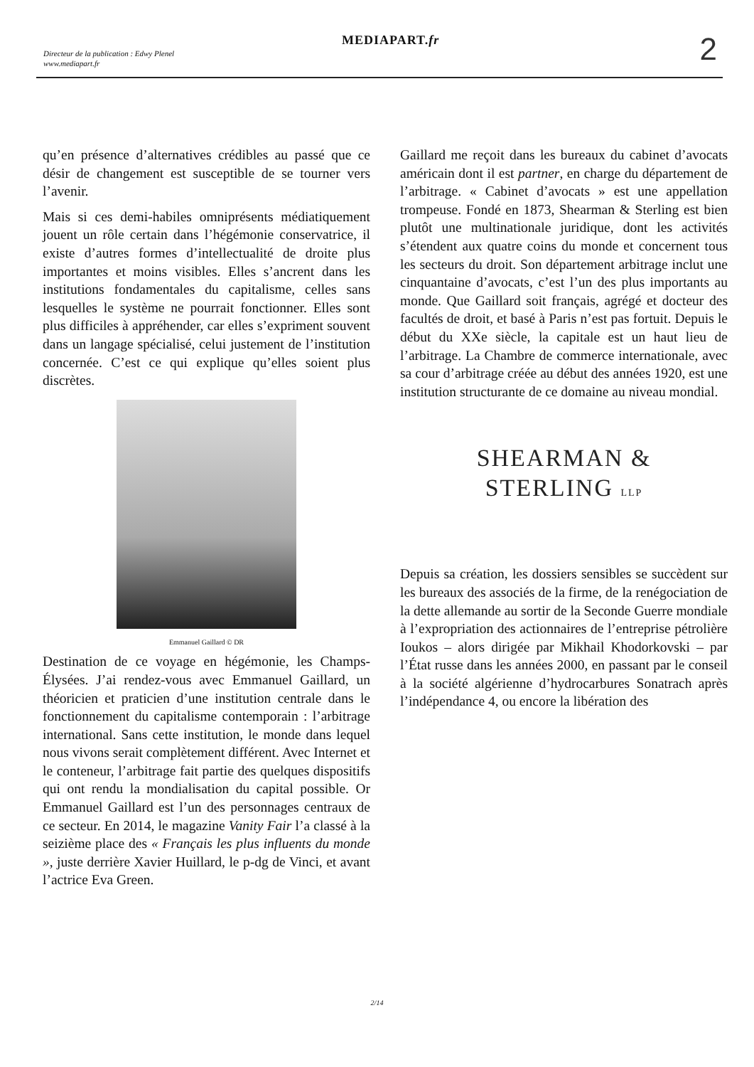MEDIAPART.fr
Directeur de la publication : Edwy Plenel
www.mediapart.fr
2
qu’en présence d’alternatives crédibles au passé que ce désir de changement est susceptible de se tourner vers l’avenir.
Mais si ces demi-habiles omniprésents médiatiquement jouent un rôle certain dans l’hégémonie conservatrice, il existe d’autres formes d’intellectualité de droite plus importantes et moins visibles. Elles s’ancrent dans les institutions fondamentales du capitalisme, celles sans lesquelles le système ne pourrait fonctionner. Elles sont plus difficiles à appréhender, car elles s’expriment souvent dans un langage spécialisé, celui justement de l’institution concernée. C’est ce qui explique qu’elles soient plus discrètes.
Emmanuel Gaillard © DR
Destination de ce voyage en hégémonie, les Champs-Élysées. J’ai rendez-vous avec Emmanuel Gaillard, un théoricien et praticien d’une institution centrale dans le fonctionnement du capitalisme contemporain : l’arbitrage international. Sans cette institution, le monde dans lequel nous vivons serait complètement différent. Avec Internet et le conteneur, l’arbitrage fait partie des quelques dispositifs qui ont rendu la mondialisation du capital possible. Or Emmanuel Gaillard est l’un des personnages centraux de ce secteur. En 2014, le magazine Vanity Fair l’a classé à la seizième place des « Français les plus influents du monde », juste derrière Xavier Huillard, le p-dg de Vinci, et avant l’actrice Eva Green.
Gaillard me reçoit dans les bureaux du cabinet d’avocats américain dont il est partner, en charge du département de l’arbitrage. « Cabinet d’avocats » est une appellation trompeuse. Fondé en 1873, Shearman & Sterling est bien plutôt une multinationale juridique, dont les activités s’étendent aux quatre coins du monde et concernent tous les secteurs du droit. Son département arbitrage inclut une cinquantaine d’avocats, c’est l’un des plus importants au monde. Que Gaillard soit français, agrégé et docteur des facultés de droit, et basé à Paris n’est pas fortuit. Depuis le début du XXe siècle, la capitale est un haut lieu de l’arbitrage. La Chambre de commerce internationale, avec sa cour d’arbitrage créée au début des années 1920, est une institution structurante de ce domaine au niveau mondial.
SHEARMAN &
STERLING LLP
Depuis sa création, les dossiers sensibles se succèdent sur les bureaux des associés de la firme, de la renégociation de la dette allemande au sortir de la Seconde Guerre mondiale à l’expropriation des actionnaires de l’entreprise pétrolière Ioukos – alors dirigée par Mikhail Khodorkovski – par l’État russe dans les années 2000, en passant par le conseil à la société algérienne d’hydrocarbures Sonatrach après l’indépendance 4, ou encore la libération des
2/14